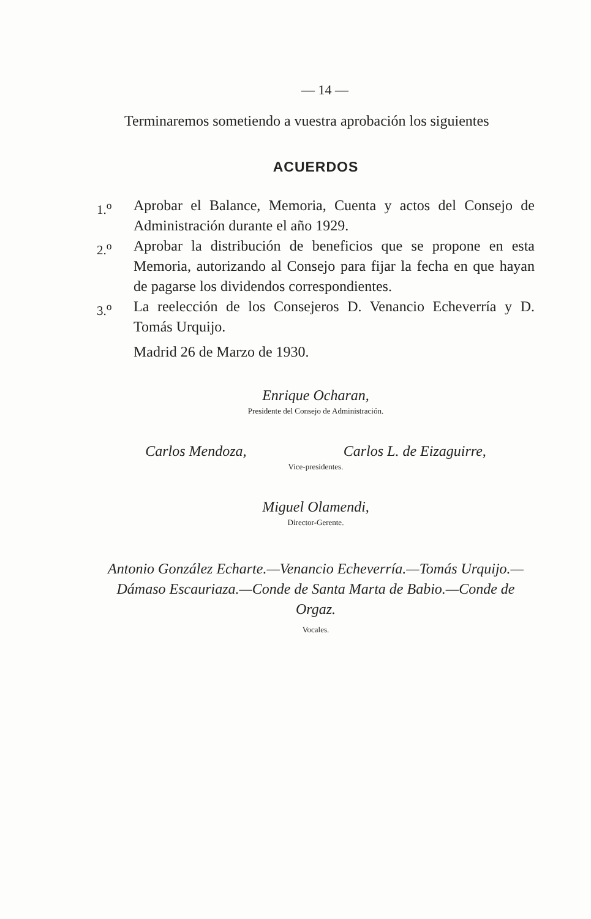— 14 —
Terminaremos sometiendo a vuestra aprobación los siguientes
ACUERDOS
1.<sup>o</sup> Aprobar el Balance, Memoria, Cuenta y actos del Consejo de Administración durante el año 1929.
2.<sup>o</sup> Aprobar la distribución de beneficios que se propone en esta Memoria, autorizando al Consejo para fijar la fecha en que hayan de pagarse los dividendos correspondientes.
3.<sup>o</sup> La reelección de los Consejeros D. Venancio Echeverría y D. Tomás Urquijo.
Madrid 26 de Marzo de 1930.
Enrique Ocharan,
Presidente del Consejo de Administración.
Carlos Mendoza, Carlos L. de Eizaguirre,
Vice-presidentes.
Miguel Olamendi,
Director-Gerente.
Antonio González Echarte.—Venancio Echeverría.—Tomás Urquijo.—Dámaso Escauriaza.—Conde de Santa Marta de Babio.—Conde de Orgaz.
Vocales.